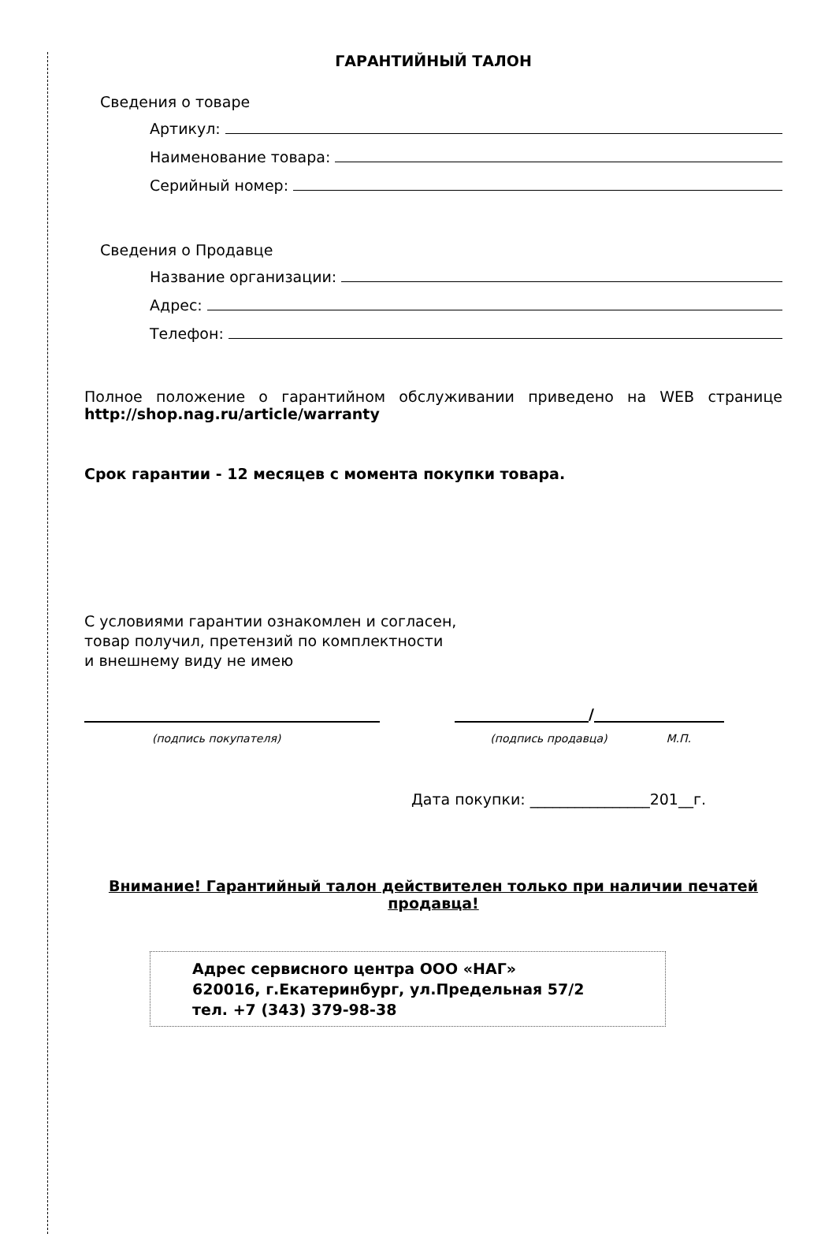ГАРАНТИЙНЫЙ ТАЛОН
Сведения о товаре
Артикул:
Наименование товара:
Серийный номер:
Сведения о Продавце
Название организации:
Адрес:
Телефон:
Полное положение о гарантийном обслуживании приведено на WEB странице http://shop.nag.ru/article/warranty
Срок гарантии - 12 месяцев с момента покупки товара.
С условиями гарантии ознакомлен и согласен,
товар получил, претензий по комплектности
и внешнему виду не имею
/
(подпись покупателя) (подпись продавца) М.П.
Дата покупки: ________________201__г.
Внимание! Гарантийный талон действителен только при наличии печатей продавца!
Адрес сервисного центра ООО «НАГ»
620016, г.Екатеринбург, ул.Предельная 57/2
тел. +7 (343) 379-98-38